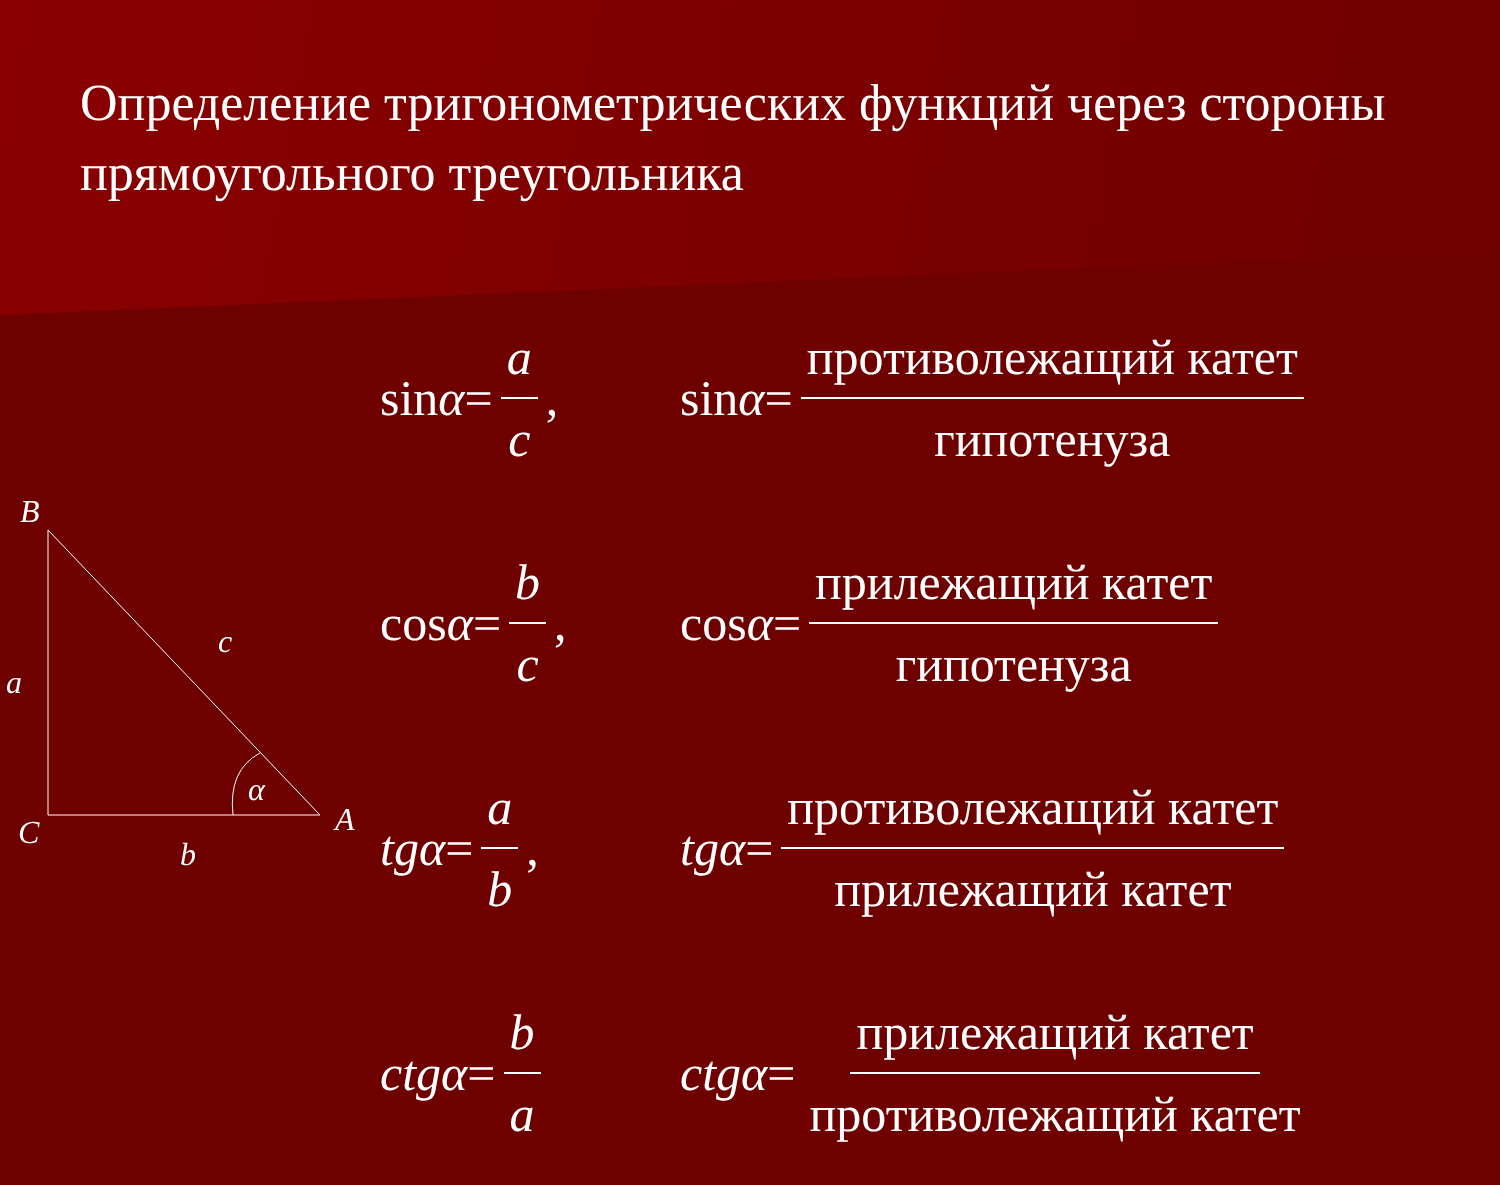Определение тригонометрических функций через стороны прямоугольного треугольника
B
c
a
α
A
C
b
sin α = a c,
sin α = противолежащий катет гипотенуза
cos α = b c,
cos α = прилежащий катет гипотенуза
tgα = a b,
tgα = противолежащий катет прилежащий катет
ctgα = b a
ctgα = прилежащий катет противолежащий катет